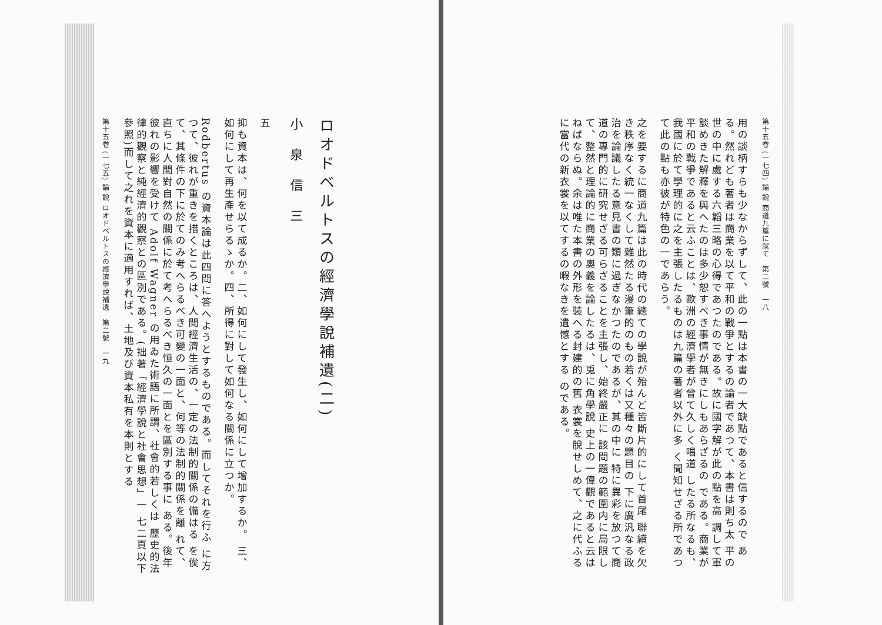第十五卷 (一七四) 論 說 商道九篇に就て　第二號　一八
用の談柄すらも少なからずして、此の一點は本書の一大缺點であると信するので ある。然れども著者は商業を以て平和の戰爭とするの論者であつて、本書は則ち太 平の世の中に處する六韜三略の心得であつたのである。故に國字解が此の點を高 調して軍談めきた解釋を與へたのは多少恕すべき事情が無きにしもあらざるの である。商業が平和の戰爭であると云ふことは、歐洲の經濟學者が曾て久しく唱道 したる所なるも、我國に於て學理的に之を主張したるものは九篇の著者以外に多 く聞知せざる所であつて此の點も亦彼が特色の一であらう。
之を要するに商道九篇は此の時代の總ての學說が殆んど皆斷片的にして首尾 聯續を欠き秩序なく統一なくして雜然たる漫筆的のもの若くは又種々の題目の 下に廣汎なる政治を論議したる意見書の類に過ぎなかつたのであるが、其の中に 特に異彩を放つて商道の專門的に研究せざる可らざることを主張し、始終嚴正に 該問題の範圍内に局限して、整然と理論的に商業の奧義を論したるは、兎に角學說 史上の一偉觀であると云はねばならぬ。余は唯た本書の外形を裝へる封建的の舊 衣裳を脫せしめて、之に代ふるに當代の新衣裳を以てするの暇なきを遺憾とする のである。
ロオドベルトスの經濟學說補遺(二)
小泉信三
五
抑も資本は、何を以て成るか。二、如何にして發生し、如何にして增加するか。 三、如何にして再生產せらるゝか。四、所得に對して如何なる關係に立つか。
Rodbertus の資本論は此四問に答へようとするものである。而してそれを行ふ に方つて、彼れが重きを措くところは、人間經濟生活の、一定の法制的關係の備はる を俟て、其條件の下に於てのみ考へらるべき可變の一面と、何等の法制的關係を離 れて、直ちに人間對自然の關係に於て考へらるべき恒久の一面とを區別する事に ある。後年彼れの影響を受けて Adolf Wagner の用ゐた術語に所謂、社會的若しくは 歷史的法律的觀察と純經濟的觀察との區別である。(拙著「經濟學說と社會思想」一 七二頁以下參照)而して之れを資本に適用すれば、土地及び資本私有を本則とする
第十五卷 (一七五) 論 說 ロオドベルトスの經濟學說補遺　第二號　一九